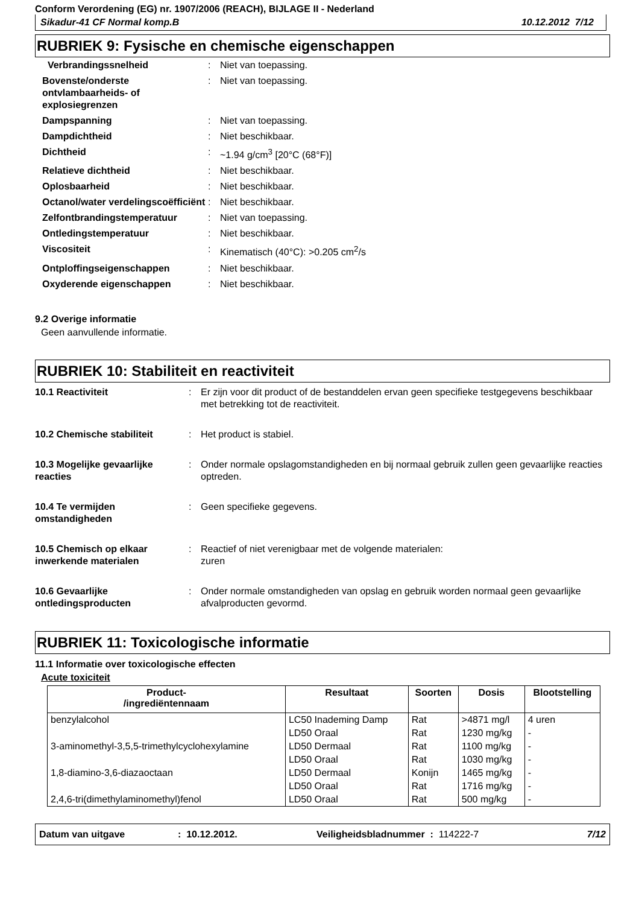Conform Verordening (EG) nr. 1907/2006 (REACH), BIJLAGE II - Nederland
Sikadur-41 CF Normal komp.B 10.12.2012 7/12
RUBRIEK 9: Fysische en chemische eigenschappen
Verbrandingssnelheid
:
Niet van toepassing.
Bovenste/onderste ontvlambaarheids- of explosiegrenzen
:
Niet van toepassing.
Dampspanning
:
Niet van toepassing.
Dampdichtheid
:
Niet beschikbaar.
Dichtheid
:
~1.94 g/cm<sup>3</sup> [20°C (68°F)]
Relatieve dichtheid
:
Niet beschikbaar.
Oplosbaarheid
:
Niet beschikbaar.
Octanol/water verdelingscoëfficiënt
:
Niet beschikbaar.
Zelfontbrandingstemperatuur
:
Niet van toepassing.
Ontledingstemperatuur
:
Niet beschikbaar.
Viscositeit
:
Kinematisch (40°C): >0.205 cm<sup>2</sup>/s
Ontploffingseigenschappen
:
Niet beschikbaar.
Oxyderende eigenschappen
:
Niet beschikbaar.
9.2 Overige informatie
Geen aanvullende informatie.
RUBRIEK 10: Stabiliteit en reactiviteit
10.1 Reactiviteit
:
Er zijn voor dit product of de bestanddelen ervan geen specifieke testgegevens beschikbaar met betrekking tot de reactiviteit.
10.2 Chemische stabiliteit
:
Het product is stabiel.
10.3 Mogelijke gevaarlijke reacties
:
Onder normale opslagomstandigheden en bij normaal gebruik zullen geen gevaarlijke reacties optreden.
10.4 Te vermijden omstandigheden
:
Geen specifieke gegevens.
10.5 Chemisch op elkaar inwerkende materialen
:
Reactief of niet verenigbaar met de volgende materialen:
zuren
10.6 Gevaarlijke ontledingsproducten
:
Onder normale omstandigheden van opslag en gebruik worden normaal geen gevaarlijke afvalproducten gevormd.
RUBRIEK 11: Toxicologische informatie
11.1 Informatie over toxicologische effecten
Acute toxiciteit
| Product- /ingrediëntennaam | Resultaat | Soorten | Dosis | Blootstelling |
| --- | --- | --- | --- | --- |
| benzylalcohol | LC50 Inademing Damp | Rat | >4871 mg/l | 4 uren |
| | LD50 Oraal | Rat | 1230 mg/kg | - |
| 3-aminomethyl-3,5,5-trimethylcyclohexylamine | LD50 Dermaal | Rat | 1100 mg/kg | - |
| | LD50 Oraal | Rat | 1030 mg/kg | - |
| 1,8-diamino-3,6-diazaoctaan | LD50 Dermaal | Konijn | 1465 mg/kg | - |
| | LD50 Oraal | Rat | 1716 mg/kg | - |
| 2,4,6-tri(dimethylaminomethyl)fenol | LD50 Oraal | Rat | 500 mg/kg | - |
Datum van uitgave: 10.12.2012. Veiligheidsbladnummer : 114222-7 7/12